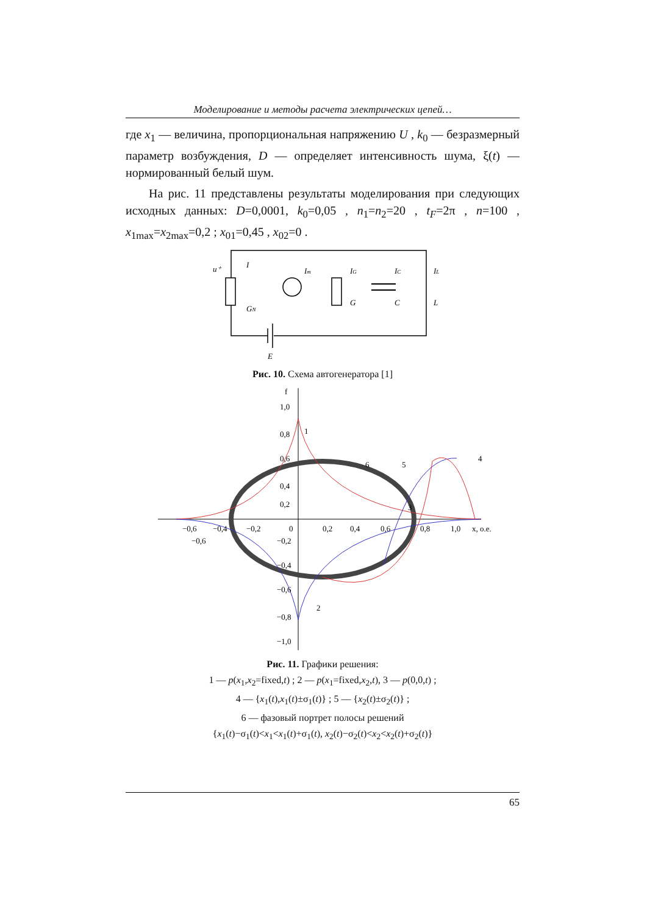Моделирование и методы расчета электрических цепей…
где x<sub>1</sub> — величина, пропорциональная напряжению U , k<sub>0</sub> — безразмерный параметр возбуждения, D — определяет интенсивность шума, ξ(t) — нормированный белый шум.
На рис. 11 представлены результаты моделирования при следующих исходных данных: D=0,0001, k<sub>0</sub>=0,05 , n<sub>1</sub>=n<sub>2</sub>=20 , t<sub>F</sub>=2π , n=100 , x<sub>1max</sub>=x<sub>2max</sub>=0,2 ; x<sub>01</sub>=0,45 , x<sub>02</sub>=0 .
u⁺
I
Im
IG
IC
IL
GN
G
C
L
E
Рис. 10. Схема автогенератора [1]
f
1,0
0,8
0,6
0,4
0,2
−0,6
−0,4
−0,2
0
0,2
0,4
0,6
0,8
1,0
x, o.e.
−0,6
−0,2
−0,4
−0,6
−0,8
−1,0
1
2
3
4
5
6
Рис. 11. Графики решения:
1 — p(x<sub>1</sub>,x<sub>2</sub>=fixed,t) ; 2 — p(x<sub>1</sub>=fixed,x<sub>2</sub>,t), 3 — p(0,0,t) ;
4 — {x<sub>1</sub>(t),x<sub>1</sub>(t)±σ<sub>1</sub>(t)} ; 5 — {x<sub>2</sub>(t)±σ<sub>2</sub>(t)} ;
6 — фазовый портрет полосы решений
{x<sub>1</sub>(t)−σ<sub>1</sub>(t)<x<sub>1</sub><x<sub>1</sub>(t)+σ<sub>1</sub>(t), x<sub>2</sub>(t)−σ<sub>2</sub>(t)<x<sub>2</sub><x<sub>2</sub>(t)+σ<sub>2</sub>(t)}
65